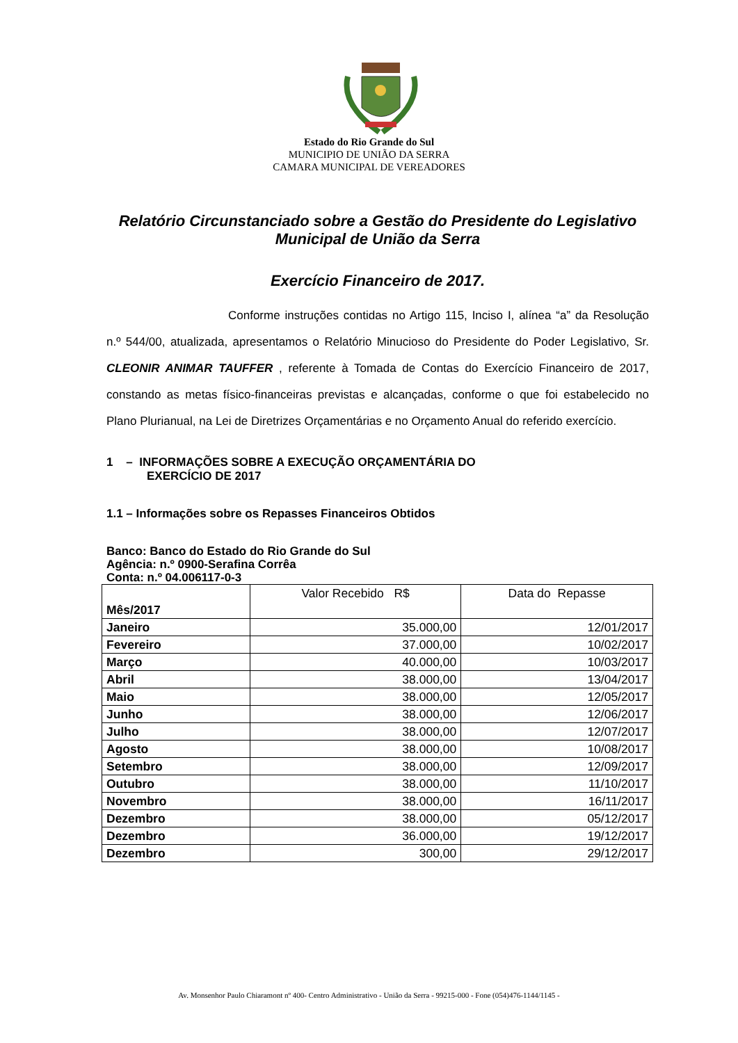Estado do Rio Grande do Sul
MUNICIPIO DE UNIÃO DA SERRA
CAMARA MUNICIPAL DE VEREADORES
Relatório Circunstanciado sobre a Gestão do Presidente do Legislativo Municipal de União da Serra
Exercício Financeiro de 2017.
Conforme instruções contidas no Artigo 115, Inciso I, alínea “a” da Resolução n.º 544/00, atualizada, apresentamos o Relatório Minucioso do Presidente do Poder Legislativo, Sr. CLEONIR ANIMAR TAUFFER , referente à Tomada de Contas do Exercício Financeiro de 2017, constando as metas físico-financeiras previstas e alcançadas, conforme o que foi estabelecido no Plano Plurianual, na Lei de Diretrizes Orçamentárias e no Orçamento Anual do referido exercício.
1 – INFORMAÇÕES SOBRE A EXECUÇÃO ORÇAMENTÁRIA DO
EXERCÍCIO DE 2017
1.1 – Informações sobre os Repasses Financeiros Obtidos
Banco: Banco do Estado do Rio Grande do Sul
Agência: n.º 0900-Serafina Corrêa
Conta: n.º 04.006117-0-3
| Mês/2017 | Valor Recebido R$ | Data do Repasse |
| --- | --- | --- |
| Janeiro | 35.000,00 | 12/01/2017 |
| Fevereiro | 37.000,00 | 10/02/2017 |
| Março | 40.000,00 | 10/03/2017 |
| Abril | 38.000,00 | 13/04/2017 |
| Maio | 38.000,00 | 12/05/2017 |
| Junho | 38.000,00 | 12/06/2017 |
| Julho | 38.000,00 | 12/07/2017 |
| Agosto | 38.000,00 | 10/08/2017 |
| Setembro | 38.000,00 | 12/09/2017 |
| Outubro | 38.000,00 | 11/10/2017 |
| Novembro | 38.000,00 | 16/11/2017 |
| Dezembro | 38.000,00 | 05/12/2017 |
| Dezembro | 36.000,00 | 19/12/2017 |
| Dezembro | 300,00 | 29/12/2017 |
Av. Monsenhor Paulo Chiaramont nº 400- Centro Administrativo - União da Serra - 99215-000 - Fone (054)476-1144/1145 -